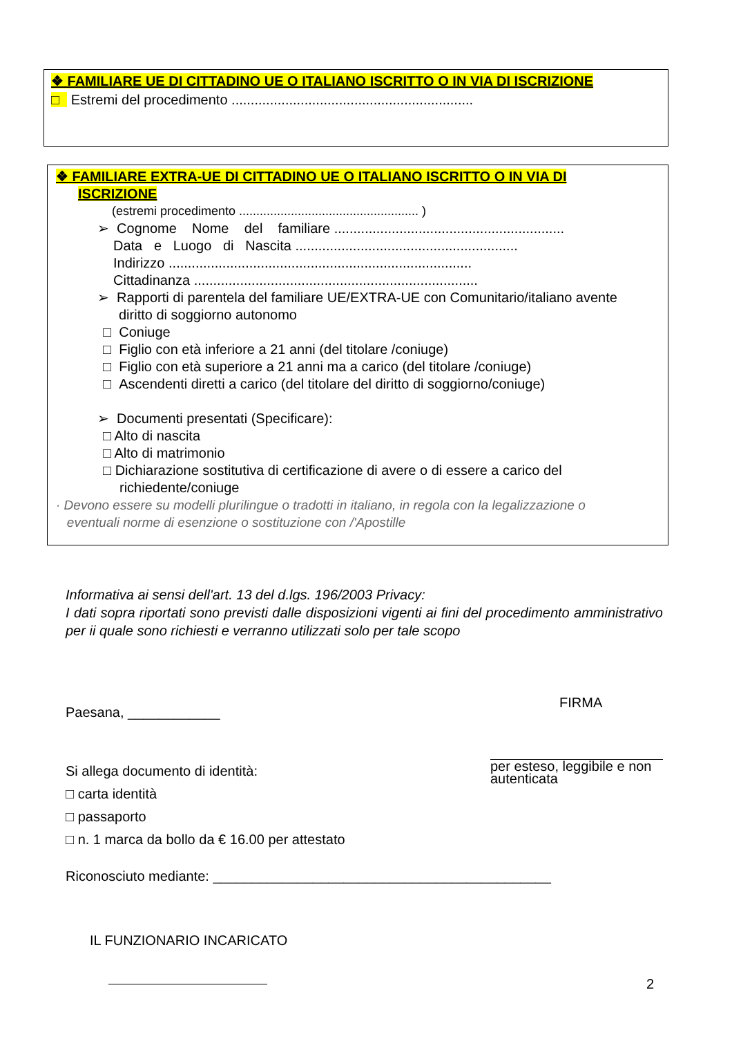❖ FAMILIARE UE DI CITTADINO UE O ITALIANO ISCRITTO O IN VIA DI ISCRIZIONE
□ Estremi del procedimento ...............................................................
❖ FAMILIARE EXTRA-UE DI CITTADINO UE O ITALIANO ISCRITTO O IN VIA DI
ISCRIZIONE
(estremi procedimento .................................................... )
➢ Cognome Nome del familiare ............................................................
Data e Luogo di Nascita ..........................................................
Indirizzo ...............................................................................
Cittadinanza ..........................................................................
➢ Rapporti di parentela del familiare UE/EXTRA-UE con Comunitario/italiano avente
diritto di soggiorno autonomo
□ Coniuge
□ Figlio con età inferiore a 21 anni (del titolare /coniuge)
□ Figlio con età superiore a 21 anni ma a carico (del titolare /coniuge)
□ Ascendenti diretti a carico (del titolare del diritto di soggiorno/coniuge)
➢ Documenti presentati (Specificare):
□ Alto di nascita
□ Alto di matrimonio
□ Dichiarazione sostitutiva di certificazione di avere o di essere a carico del
richiedente/coniuge
· Devono essere su modelli plurilingue o tradotti in italiano, in regola con la legalizzazione o
eventuali norme di esenzione o sostituzione con /'Apostille
Informativa ai sensi dell'art. 13 del d.lgs. 196/2003 Privacy:
I dati sopra riportati sono previsti dalle disposizioni vigenti ai fini del procedimento amministrativo per ii quale sono richiesti e verranno utilizzati solo per tale scopo
Paesana, ____________
Si allega documento di identità:
□ carta identità
□ passaporto
□ n. 1 marca da bollo da € 16.00 per attestato
FIRMA
per esteso, leggibile e non autenticata
Riconosciuto mediante: ____________________________________________
IL FUNZIONARIO INCARICATO
2